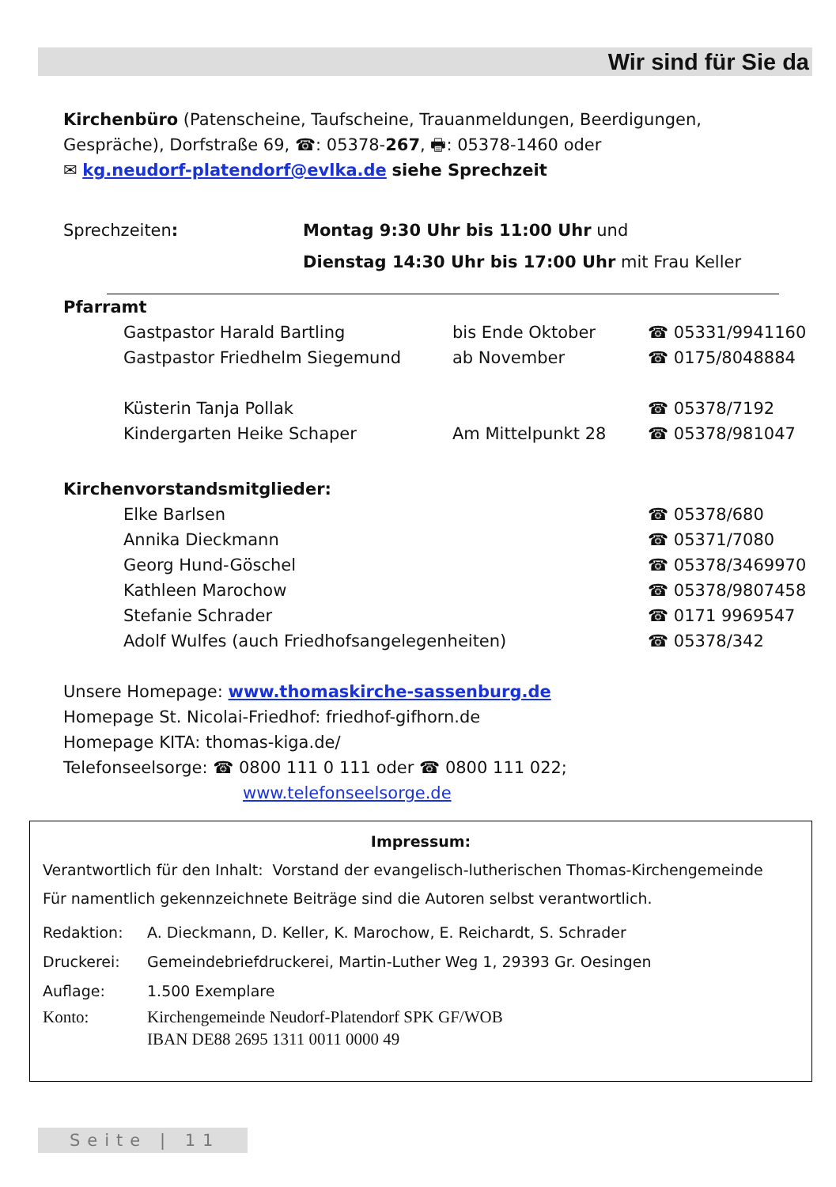Wir sind für Sie da
Kirchenbüro (Patenscheine, Taufscheine, Trauanmeldungen, Beerdigungen, Gespräche), Dorfstraße 69, ☎: 05378-267, 🖶: 05378-1460 oder
✉ kg.neudorf-platendorf@evlka.de siehe Sprechzeit
| Sprechzeiten : | Montag 9:30 Uhr bis 11:00 Uhr und Dienstag 14:30 Uhr bis 17:00 Uhr mit Frau Keller |
Pfarramt
| Gastpastor Harald Bartling | bis Ende Oktober | ☎ 05331/9941160 |
| Gastpastor Friedhelm Siegemund | ab November | ☎ 0175/8048884 |
| Küsterin Tanja Pollak | | ☎ 05378/7192 |
| Kindergarten Heike Schaper | Am Mittelpunkt 28 | ☎ 05378/981047 |
Kirchenvorstandsmitglieder:
| Elke Barlsen | ☎ 05378/680 |
| Annika Dieckmann | ☎ 05371/7080 |
| Georg Hund-Göschel | ☎ 05378/3469970 |
| Kathleen Marochow | ☎ 05378/9807458 |
| Stefanie Schrader | ☎ 0171 9969547 |
| Adolf Wulfes (auch Friedhofsangelegenheiten) | ☎ 05378/342 |
Unsere Homepage: www.thomaskirche-sassenburg.de
Homepage St. Nicolai-Friedhof: friedhof-gifhorn.de
Homepage KITA: thomas-kiga.de/
Telefonseelsorge: ☎ 0800 111 0 111 oder ☎ 0800 111 022;
www.telefonseelsorge.de
Impressum:
Verantwortlich für den Inhalt: Vorstand der evangelisch-lutherischen Thomas-Kirchengemeinde
Für namentlich gekennzeichnete Beiträge sind die Autoren selbst verantwortlich.
| Redaktion: | A. Dieckmann, D. Keller, K. Marochow, E. Reichardt, S. Schrader |
| Druckerei: | Gemeindebriefdruckerei, Martin-Luther Weg 1, 29393 Gr. Oesingen |
| Auflage: | 1.500 Exemplare |
| Konto: | Kirchengemeinde Neudorf-Platendorf SPK GF/WOB IBAN DE88 2695 1311 0011 0000 49 |
Seite | 11